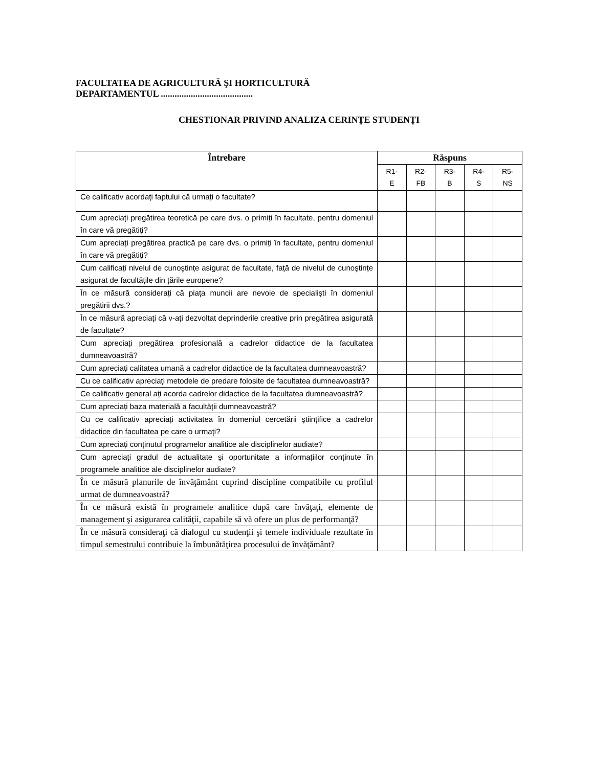FACULTATEA DE AGRICULTURĂ ŞI HORTICULTURĂ
DEPARTAMENTUL ........................................
CHESTIONAR PRIVIND ANALIZA CERINȚE STUDENȚI
| Întrebare | Răspuns | | | | |
| --- | --- | --- | --- | --- | --- |
| | R1- E | R2- FB | R3- B | R4- S | R5- NS |
| Ce calificativ acordați faptului că urmați o facultate? | | | | | |
| Cum apreciați pregătirea teoretică pe care dvs. o primiți în facultate, pentru domeniul în care vă pregătiți? | | | | | |
| Cum apreciați pregătirea practică pe care dvs. o primiți în facultate, pentru domeniul în care vă pregătiți? | | | | | |
| Cum calificați nivelul de cunoştințe asigurat de facultate, față de nivelul de cunoştințe asigurat de facultățile din țările europene? | | | | | |
| În ce măsură considerați că piața muncii are nevoie de specialişti în domeniul pregătirii dvs.? | | | | | |
| În ce măsură apreciați că v-ați dezvoltat deprinderile creative prin pregătirea asigurată de facultate? | | | | | |
| Cum apreciați pregătirea profesională a cadrelor didactice de la facultatea dumneavoastră? | | | | | |
| Cum apreciați calitatea umană a cadrelor didactice de la facultatea dumneavoastră? | | | | | |
| Cu ce calificativ apreciați metodele de predare folosite de facultatea dumneavoastră? | | | | | |
| Ce calificativ general ați acorda cadrelor didactice de la facultatea dumneavoastră? | | | | | |
| Cum apreciați baza materială a facultății dumneavoastră? | | | | | |
| Cu ce calificativ apreciați activitatea în domeniul cercetării ştiințifice a cadrelor didactice din facultatea pe care o urmați? | | | | | |
| Cum apreciați conținutul programelor analitice ale disciplinelor audiate? | | | | | |
| Cum apreciați gradul de actualitate şi oportunitate a informațiilor conținute în programele analitice ale disciplinelor audiate? | | | | | |
| În ce măsură planurile de învăţământ cuprind discipline compatibile cu profilul urmat de dumneavoastră? | | | | | |
| În ce măsură există în programele analitice după care învăţaţi, elemente de management şi asigurarea calităţii, capabile să vă ofere un plus de performanţă? | | | | | |
| În ce măsură consideraţi că dialogul cu studenţii şi temele individuale rezultate în timpul semestrului contribuie la îmbunătăţirea procesului de învăţământ? | | | | | |